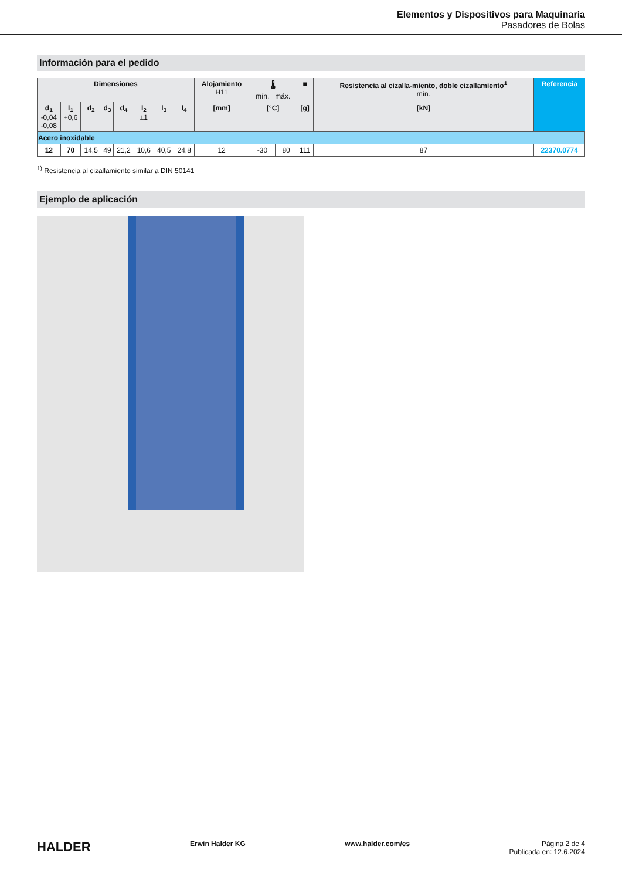Elementos y Dispositivos para Maquinaria
Pasadores de Bolas
Información para el pedido
| Dimensiones | | | | | | | | Alojamiento H11 | 🌡 mín. máx. | | ■ | Resistencia al cizalla-miento, doble cizallamiento<sup>1</sup> mín. | Referencia |
| --- | --- | --- | --- | --- | --- | --- | --- | --- | --- | --- | --- | --- | --- |
| d<sub>1</sub> -0,04 -0,08 | l<sub>1</sub> +0,6 | d<sub>2</sub> | d<sub>3</sub> | d<sub>4</sub> | l<sub>2</sub> ±1 | l<sub>3</sub> | l<sub>4</sub> | [mm] | [°C] | | [g] | [kN] | |
| Acero inoxidable | | | | | | | | | | | | | |
| 12 | 70 | 14,5 | 49 | 21,2 | 10,6 | 40,5 | 24,8 | 12 | -30 | 80 | 111 | 87 | 22370.0774 |
<sup>1)</sup> Resistencia al cizallamiento similar a DIN 50141
Ejemplo de aplicación
HALDER Erwin Halder KG www.halder.com/es Página 2 de 4
Publicada en: 12.6.2024